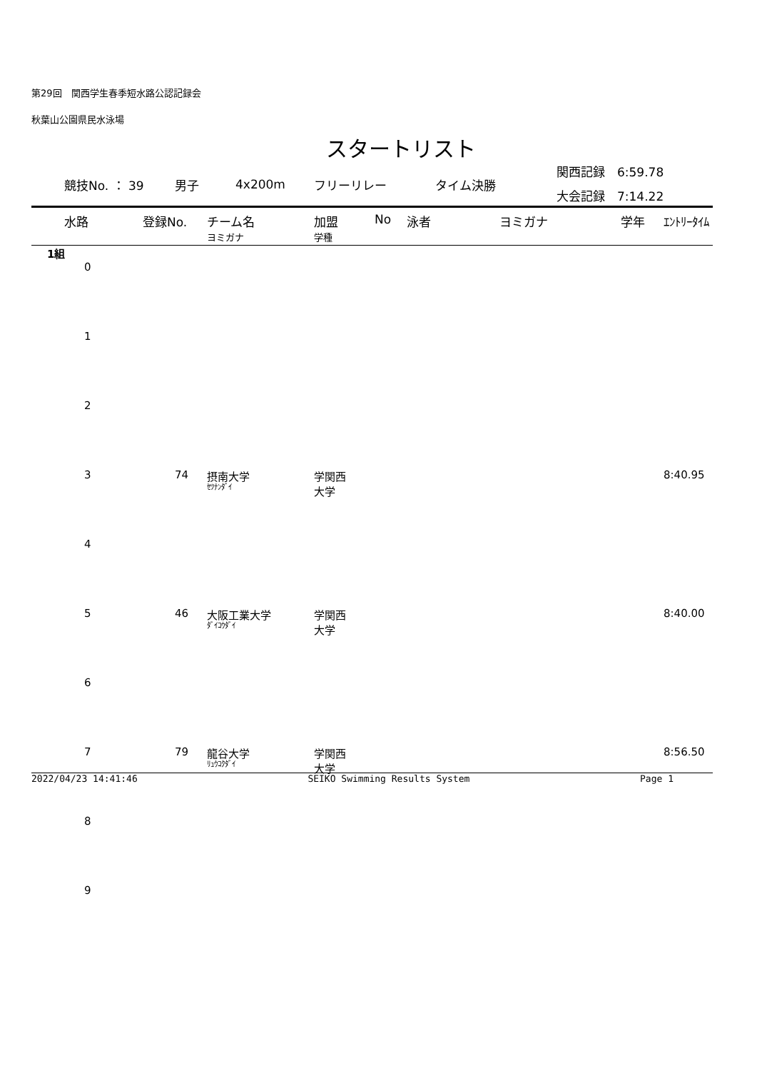第29回　関西学生春季短水路公認記録会
秋葉山公園県民水泳場
スタートリスト
競技No. ： 39 男子 4x200m フリーリレー タイム決勝 関西記録　6:59.78
大会記録　7:14.22
| 水路 | 登録No. | チーム名 ヨミガナ | 加盟 学種 | No | 泳者 | ヨミガナ | 学年 | ｴﾝﾄﾘｰﾀｲﾑ |
| --- | --- | --- | --- | --- | --- | --- | --- | --- |
| 1組 | | | | | | | | |
| 0 | | | | | | | | |
| 1 | | | | | | | | |
| 2 | | | | | | | | |
| 3 | 74 | 摂南大学 ｾﾂﾅﾝﾀﾞｲ | 学関西 大学 | | | | | 8:40.95 |
| 4 | | | | | | | | |
| 5 | 46 | 大阪工業大学 ﾀﾞｲｺｳﾀﾞｲ | 学関西 大学 | | | | | 8:40.00 |
| 6 | | | | | | | | |
| 7 | 79 | 龍谷大学 ﾘｭｳｺｸﾀﾞｲ | 学関西 大学 | | | | | 8:56.50 |
| 8 | | | | | | | | |
| 9 | | | | | | | | |
2022/04/23 14:41:46 SEIKO Swimming Results System Page 1